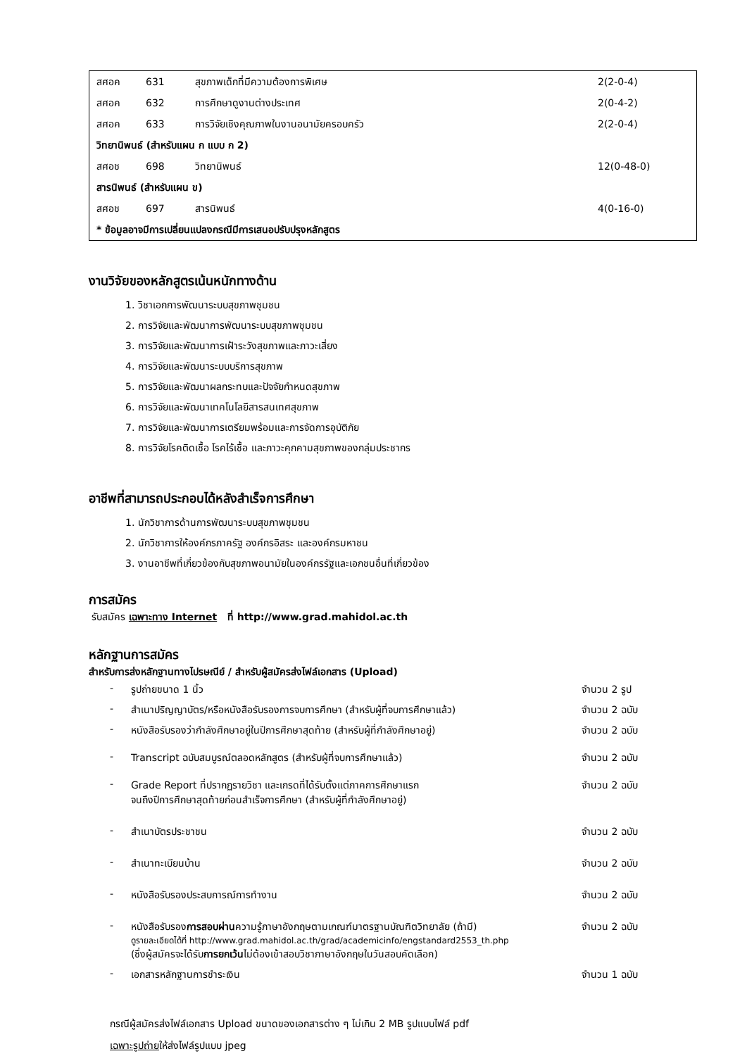| สศอค | 631 | สุขภาพเด็กที่มีความต้องการพิเศษ | 2(2-0-4) |
| สศอค | 632 | การศึกษาดูงานต่างประเทศ | 2(0-4-2) |
| สศอค | 633 | การวิจัยเชิงคุณภาพในงานอนามัยครอบครัว | 2(2-0-4) |
| วิทยานิพนธ์ (สำหรับแผน ก แบบ ก 2) | | | |
| สศอช | 698 | วิทยานิพนธ์ | 12(0-48-0) |
| สารนิพนธ์ (สำหรับแผน ข) | | | |
| สศอช | 697 | สารนิพนธ์ | 4(0-16-0) |
| * ข้อมูลอาจมีการเปลี่ยนแปลงกรณีมีการเสนอปรับปรุงหลักสูตร | | | |
งานวิจัยของหลักสูตรเน้นหนักทางด้าน
1. วิชาเอกการพัฒนาระบบสุขภาพชุมชน
2. การวิจัยและพัฒนาการพัฒนาระบบสุขภาพชุมชน
3. การวิจัยและพัฒนาการเฝ้าระวังสุขภาพและภาวะเสี่ยง
4. การวิจัยและพัฒนาระบบบริการสุขภาพ
5. การวิจัยและพัฒนาผลกระทบและปัจจัยกำหนดสุขภาพ
6. การวิจัยและพัฒนาเทคโนโลยีสารสนเทศสุขภาพ
7. การวิจัยและพัฒนาการเตรียมพร้อมและการจัดการอุบัติภัย
8. การวิจัยโรคติดเชื้อ โรคไร้เชื้อ และภาวะคุกคามสุขภาพของกลุ่มประชากร
อาชีพที่สามารถประกอบได้หลังสำเร็จการศึกษา
1. นักวิชาการด้านการพัฒนาระบบสุขภาพชุมชน
2. นักวิชาการให้องค์กรภาครัฐ องค์กรอิสระ และองค์กรมหาชน
3. งานอาชีพที่เกี่ยวข้องกับสุขภาพอนามัยในองค์กรรัฐและเอกชนอื่นที่เกี่ยวข้อง
การสมัคร
รับสมัคร เฉพาะทาง Internet ที่ http://www.grad.mahidol.ac.th
หลักฐานการสมัคร
สำหรับการส่งหลักฐานทางไปรษณีย์ / สำหรับผู้สมัครส่งไฟล์เอกสาร (Upload)
- รูปถ่ายขนาด 1 นิ้ว จำนวน 2 รูป
- สำเนาปริญญาบัตร/หรือหนังสือรับรองการจบการศึกษา (สำหรับผู้ที่จบการศึกษาแล้ว) จำนวน 2 ฉบับ
- หนังสือรับรองว่ากำลังศึกษาอยู่ในปีการศึกษาสุดท้าย (สำหรับผู้ที่กำลังศึกษาอยู่) จำนวน 2 ฉบับ
- Transcript ฉบับสมบูรณ์ตลอดหลักสูตร (สำหรับผู้ที่จบการศึกษาแล้ว) จำนวน 2 ฉบับ
- Grade Report ที่ปรากฏรายวิชา และเกรดที่ได้รับตั้งแต่ภาคการศึกษาแรก
จนถึงปีการศึกษาสุดท้ายก่อนสำเร็จการศึกษา (สำหรับผู้ที่กำลังศึกษาอยู่) จำนวน 2 ฉบับ
- สำเนาบัตรประชาชน จำนวน 2 ฉบับ
- สำเนาทะเบียนบ้าน จำนวน 2 ฉบับ
- หนังสือรับรองประสบการณ์การทำงาน จำนวน 2 ฉบับ
- หนังสือรับรองการสอบผ่านความรู้ภาษาอังกฤษตามเกณฑ์มาตรฐานบัณฑิตวิทยาลัย (ถ้ามี)
ดูรายละเอียดได้ที่ http://www.grad.mahidol.ac.th/grad/academicinfo/engstandard2553_th.php
(ซึ่งผู้สมัครจะได้รับการยกเว้นไม่ต้องเข้าสอบวิชาภาษาอังกฤษในวันสอบคัดเลือก) จำนวน 2 ฉบับ
- เอกสารหลักฐานการชำระเงิน จำนวน 1 ฉบับ
กรณีผู้สมัครส่งไฟล์เอกสาร Upload ขนาดของเอกสารต่าง ๆ ไม่เกิน 2 MB รูปแบบไฟล์ pdf
เฉพาะรูปถ่ายให้ส่งไฟล์รูปแบบ jpeg